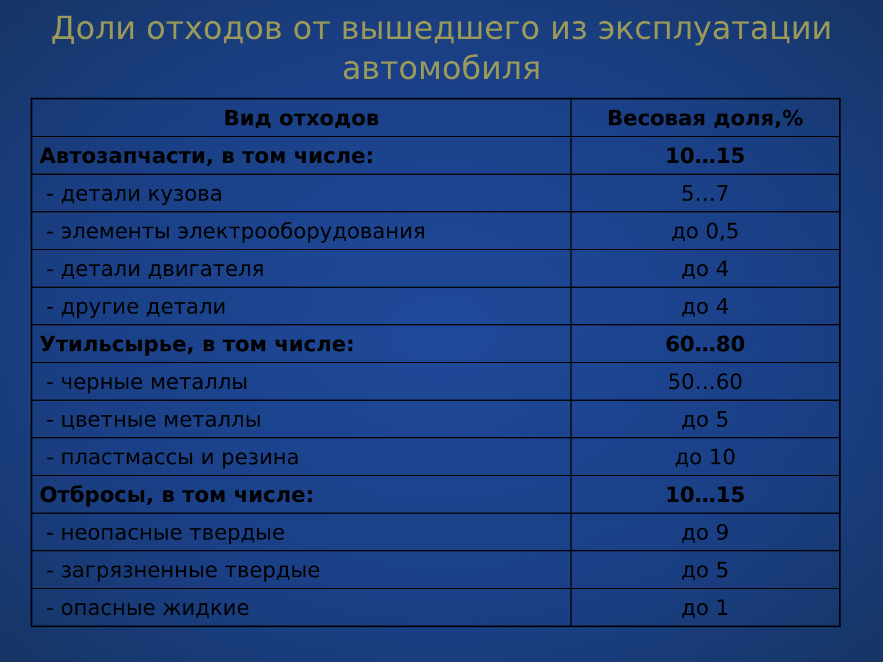Доли отходов от вышедшего из эксплуатации
автомобиля
| Вид отходов | Весовая доля,% |
| --- | --- |
| Автозапчасти, в том числе: | 10…15 |
| - детали кузова | 5…7 |
| - элементы электрооборудования | до 0,5 |
| - детали двигателя | до 4 |
| - другие детали | до 4 |
| Утильсырье, в том числе: | 60…80 |
| - черные металлы | 50…60 |
| - цветные металлы | до 5 |
| - пластмассы и резина | до 10 |
| Отбросы, в том числе: | 10…15 |
| - неопасные твердые | до 9 |
| - загрязненные твердые | до 5 |
| - опасные жидкие | до 1 |